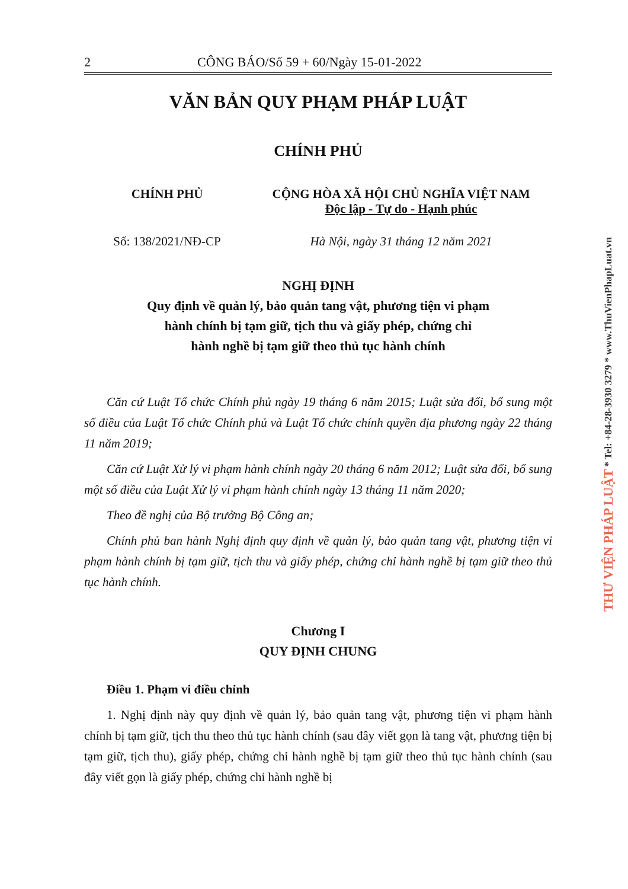2 CÔNG BÁO/Số 59 + 60/Ngày 15-01-2022
VĂN BẢN QUY PHẠM PHÁP LUẬT
CHÍNH PHỦ
CHÍNH PHỦ CỘNG HÒA XÃ HỘI CHỦ NGHĨA VIỆT NAM
Độc lập - Tự do - Hạnh phúc
Số: 138/2021/NĐ-CP Hà Nội, ngày 31 tháng 12 năm 2021
NGHỊ ĐỊNH
Quy định về quản lý, bảo quản tang vật, phương tiện vi phạm
hành chính bị tạm giữ, tịch thu và giấy phép, chứng chỉ
hành nghề bị tạm giữ theo thủ tục hành chính
Căn cứ Luật Tổ chức Chính phủ ngày 19 tháng 6 năm 2015; Luật sửa đổi, bổ sung một số điều của Luật Tổ chức Chính phủ và Luật Tổ chức chính quyền địa phương ngày 22 tháng 11 năm 2019;
Căn cứ Luật Xử lý vi phạm hành chính ngày 20 tháng 6 năm 2012; Luật sửa đổi, bổ sung một số điều của Luật Xử lý vi phạm hành chính ngày 13 tháng 11 năm 2020;
Theo đề nghị của Bộ trưởng Bộ Công an;
Chính phủ ban hành Nghị định quy định về quản lý, bảo quản tang vật, phương tiện vi phạm hành chính bị tạm giữ, tịch thu và giấy phép, chứng chỉ hành nghề bị tạm giữ theo thủ tục hành chính.
Chương I
QUY ĐỊNH CHUNG
Điều 1. Phạm vi điều chỉnh
1. Nghị định này quy định về quản lý, bảo quản tang vật, phương tiện vi phạm hành chính bị tạm giữ, tịch thu theo thủ tục hành chính (sau đây viết gọn là tang vật, phương tiện bị tạm giữ, tịch thu), giấy phép, chứng chỉ hành nghề bị tạm giữ theo thủ tục hành chính (sau đây viết gọn là giấy phép, chứng chỉ hành nghề bị
THƯ VIỆN PHÁP LUẬT * Tel: +84-28-3930 3279 * www.ThuVienPhapLuat.vn